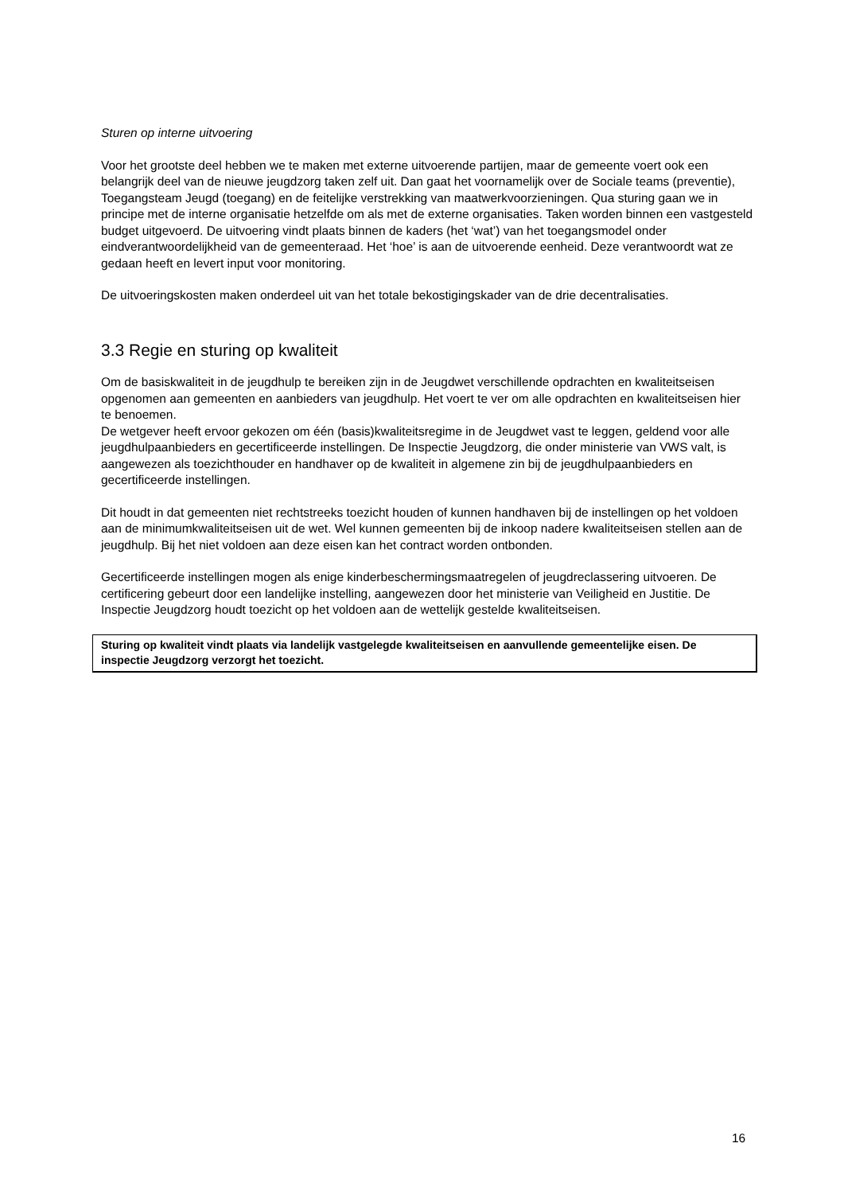Sturen op interne uitvoering
Voor het grootste deel hebben we te maken met externe uitvoerende partijen, maar de gemeente voert ook een belangrijk deel van de nieuwe jeugdzorg taken zelf uit. Dan gaat het voornamelijk over de Sociale teams (preventie), Toegangsteam Jeugd (toegang) en de feitelijke verstrekking van maatwerkvoorzieningen. Qua sturing gaan we in principe met de interne organisatie hetzelfde om als met de externe organisaties. Taken worden binnen een vastgesteld budget uitgevoerd. De uitvoering vindt plaats binnen de kaders (het ‘wat’) van het toegangsmodel onder eindverantwoordelijkheid van de gemeenteraad. Het ‘hoe’ is aan de uitvoerende eenheid. Deze verantwoordt wat ze gedaan heeft en levert input voor monitoring.
De uitvoeringskosten maken onderdeel uit van het totale bekostigingskader van de drie decentralisaties.
3.3 Regie en sturing op kwaliteit
Om de basiskwaliteit in de jeugdhulp te bereiken zijn in de Jeugdwet verschillende opdrachten en kwaliteitseisen opgenomen aan gemeenten en aanbieders van jeugdhulp. Het voert te ver om alle opdrachten en kwaliteitseisen hier te benoemen.
De wetgever heeft ervoor gekozen om één (basis)kwaliteitsregime in de Jeugdwet vast te leggen, geldend voor alle jeugdhulpaanbieders en gecertificeerde instellingen. De Inspectie Jeugdzorg, die onder ministerie van VWS valt, is aangewezen als toezichthouder en handhaver op de kwaliteit in algemene zin bij de jeugdhulpaanbieders en gecertificeerde instellingen.
Dit houdt in dat gemeenten niet rechtstreeks toezicht houden of kunnen handhaven bij de instellingen op het voldoen aan de minimumkwaliteitseisen uit de wet. Wel kunnen gemeenten bij de inkoop nadere kwaliteitseisen stellen aan de jeugdhulp. Bij het niet voldoen aan deze eisen kan het contract worden ontbonden.
Gecertificeerde instellingen mogen als enige kinderbeschermingsmaatregelen of jeugdreclassering uitvoeren. De certificering gebeurt door een landelijke instelling, aangewezen door het ministerie van Veiligheid en Justitie. De Inspectie Jeugdzorg houdt toezicht op het voldoen aan de wettelijk gestelde kwaliteitseisen.
Sturing op kwaliteit vindt plaats via landelijk vastgelegde kwaliteitseisen en aanvullende gemeentelijke eisen. De inspectie Jeugdzorg verzorgt het toezicht.
16